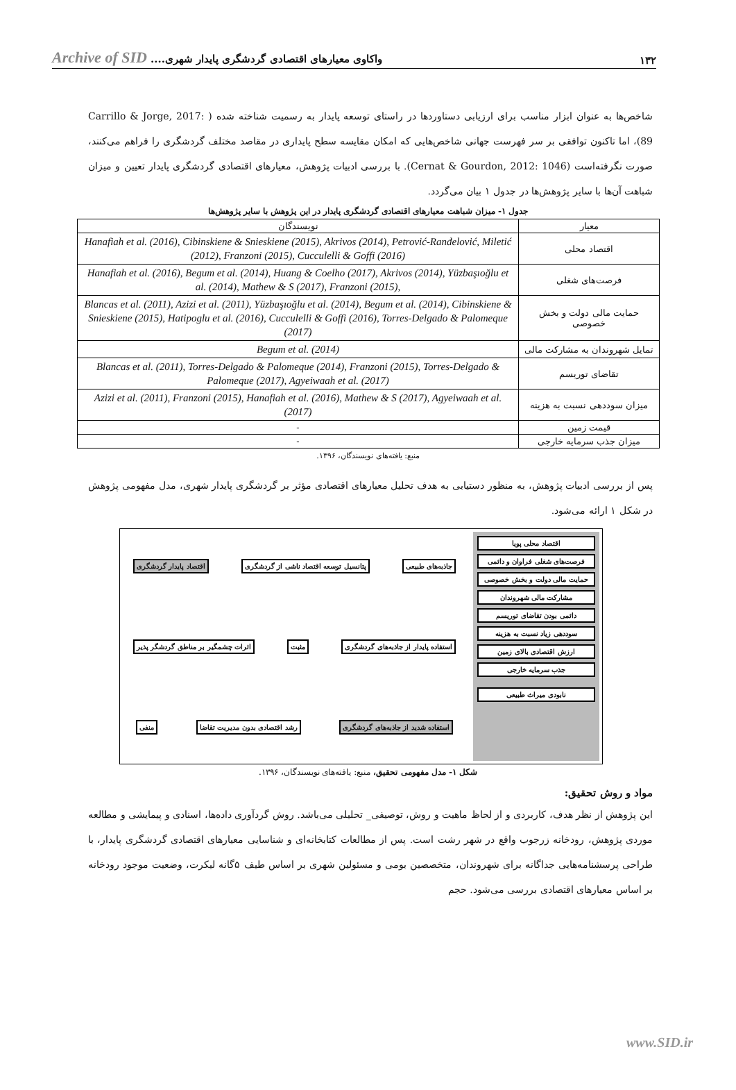۱۳۲ واکاوی معیارهای اقتصادی گردشگری پایدار شهری.... Archive of SID
شاخص‌ها به عنوان ابزار مناسب برای ارزیابی دستاوردها در راستای توسعه پایدار به رسمیت شناخته شده ( Carrillo & Jorge, 2017: 89)، اما تاکنون توافقی بر سر فهرست جهانی شاخص‌هایی که امکان مقایسه سطح پایداری در مقاصد مختلف گردشگری را فراهم می‌کنند، صورت نگرفته‌است (Cernat & Gourdon, 2012: 1046). با بررسی ادبیات پژوهش، معیارهای اقتصادی گردشگری پایدار تعیین و میزان شباهت آن‌ها با سایر پژوهش‌ها در جدول ۱ بیان می‌گردد.
جدول ۱- میزان شباهت معیارهای اقتصادی گردشگری پایدار در این پژوهش با سایر پژوهش‌ها
| معیار | نویسندگان |
| اقتصاد محلی | Hanafiah et al. (2016), Cibinskiene & Snieskiene (2015), Akrivos (2014), Petrović-Ranđelović, Miletić (2012), Franzoni (2015), Cucculelli & Goffi (2016) |
| فرصت‌های شغلی | Hanafiah et al. (2016), Begum et al. (2014), Huang & Coelho (2017), Akrivos (2014), Yüzbaşıoğlu et al. (2014), Mathew & S (2017), Franzoni (2015), |
| حمایت مالی دولت و بخش خصوصی | Blancas et al. (2011), Azizi et al. (2011), Yüzbaşıoğlu et al. (2014), Begum et al. (2014), Cibinskiene & Snieskiene (2015), Hatipoglu et al. (2016), Cucculelli & Goffi (2016), Torres-Delgado & Palomeque (2017) |
| تمایل شهروندان به مشارکت مالی | Begum et al. (2014) |
| تقاضای توریسم | Blancas et al. (2011), Torres-Delgado & Palomeque (2014), Franzoni (2015), Torres-Delgado & Palomeque (2017), Agyeiwaah et al. (2017) |
| میزان سوددهی نسبت به هزینه | Azizi et al. (2011), Franzoni (2015), Hanafiah et al. (2016), Mathew & S (2017), Agyeiwaah et al. (2017) |
| قیمت زمین | - |
| میزان جذب سرمایه خارجی | - |
منبع: یافته‌های نویسندگان، ۱۳۹۶.
پس از بررسی ادبیات پژوهش، به منظور دستیابی به هدف تحلیل معیارهای اقتصادی مؤثر بر گردشگری پایدار شهری، مدل مفهومی پژوهش در شکل ۱ ارائه می‌شود.
اقتصاد محلی پویا
فرصت‌های شغلی فراوان و دائمی
حمایت مالی دولت و بخش خصوصی
مشارکت مالی شهروندان
دائمی بودن تقاضای توریسم
سوددهی زیاد نسبت به هزینه
ارزش اقتصادی بالای زمین
جذب سرمایه خارجی
نابودی میراث طبیعی
جاذبه‌های طبیعی
پتانسیل توسعه اقتصاد ناشی از گردشگری
اقتصاد پایدار گردشگری
استفاده پایدار از جاذبه‌های گردشگری
مثبت
اثرات چشمگیر بر مناطق گردشگر پذیر
استفاده شدید از جاذبه‌های گردشگری
رشد اقتصادی بدون مدیریت تقاضا
منفی
شکل ۱- مدل مفهومی تحقیق، منبع: یافته‌های نویسندگان، ۱۳۹۶.
مواد و روش تحقیق:
این پژوهش از نظر هدف، کاربردی و از لحاظ ماهیت و روش، توصیفی_ تحلیلی می‌باشد. روش گردآوری داده‌ها، اسنادی و پیمایشی و مطالعه موردی پژوهش، رودخانه زرجوب واقع در شهر رشت است. پس از مطالعات کتابخانه‌ای و شناسایی معیارهای اقتصادی گردشگری پایدار، با طراحی پرسشنامه‌هایی جداگانه برای شهروندان، متخصصین بومی و مسئولین شهری بر اساس طیف ۵گانه لیکرت، وضعیت موجود رودخانه بر اساس معیارهای اقتصادی بررسی می‌شود. حجم
www.SID.ir